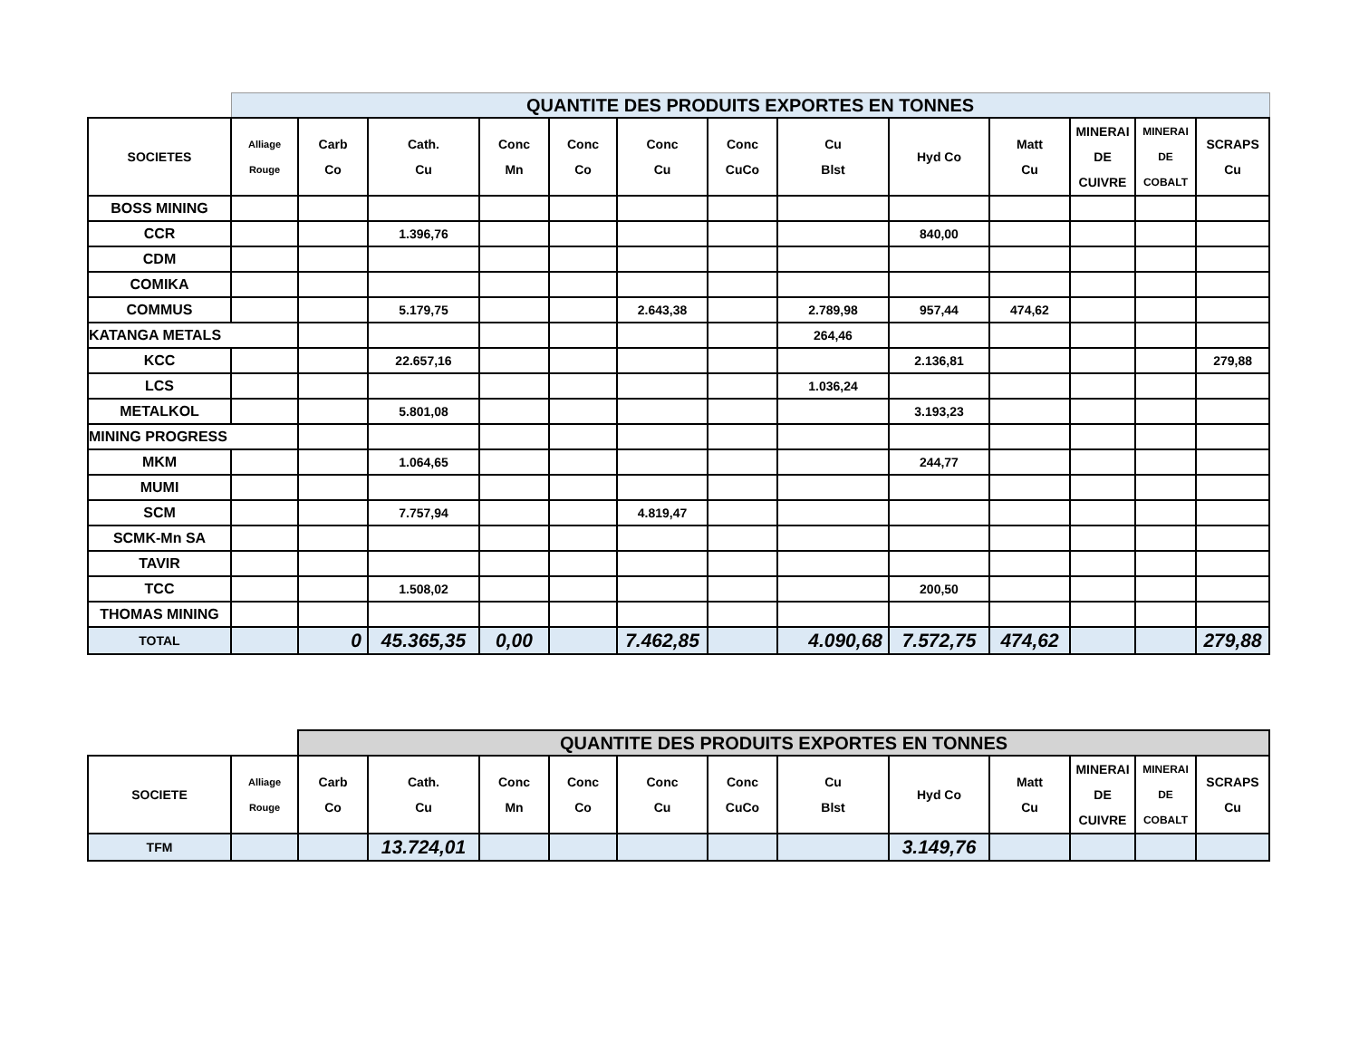| | QUANTITE DES PRODUITS EXPORTES EN TONNES | | | | | | | | | | | | |
| SOCIETES | Alliage Rouge | Carb Co | Cath. Cu | Conc Mn | Conc Co | Conc Cu | Conc CuCo | Cu Blst | Hyd Co | Matt Cu | MINERAI DE CUIVRE | MINERAI DE COBALT | SCRAPS Cu |
| BOSS MINING | | | | | | | | | | | | | |
| CCR | | | 1.396,76 | | | | | | 840,00 | | | | |
| CDM | | | | | | | | | | | | | |
| COMIKA | | | | | | | | | | | | | |
| COMMUS | | | 5.179,75 | | | 2.643,38 | | 2.789,98 | 957,44 | 474,62 | | | |
| KATANGA METALS | | | | | | | | 264,46 | | | | | |
| KCC | | | 22.657,16 | | | | | | 2.136,81 | | | | 279,88 |
| LCS | | | | | | | | 1.036,24 | | | | | |
| METALKOL | | | 5.801,08 | | | | | | 3.193,23 | | | | |
| MINING PROGRESS | | | | | | | | | | | | | |
| MKM | | | 1.064,65 | | | | | | 244,77 | | | | |
| MUMI | | | | | | | | | | | | | |
| SCM | | | 7.757,94 | | | 4.819,47 | | | | | | | |
| SCMK-Mn SA | | | | | | | | | | | | | |
| TAVIR | | | | | | | | | | | | | |
| TCC | | | 1.508,02 | | | | | | 200,50 | | | | |
| THOMAS MINING | | | | | | | | | | | | | |
| TOTAL | | 0 | 45.365,35 | 0,00 | | 7.462,85 | | 4.090,68 | 7.572,75 | 474,62 | | | 279,88 |
| | | QUANTITE DES PRODUITS EXPORTES EN TONNES | | | | | | | | | | | |
| SOCIETE | Alliage Rouge | Carb Co | Cath. Cu | Conc Mn | Conc Co | Conc Cu | Conc CuCo | Cu Blst | Hyd Co | Matt Cu | MINERAI DE CUIVRE | MINERAI DE COBALT | SCRAPS Cu |
| TFM | | | 13.724,01 | | | | | | 3.149,76 | | | | |